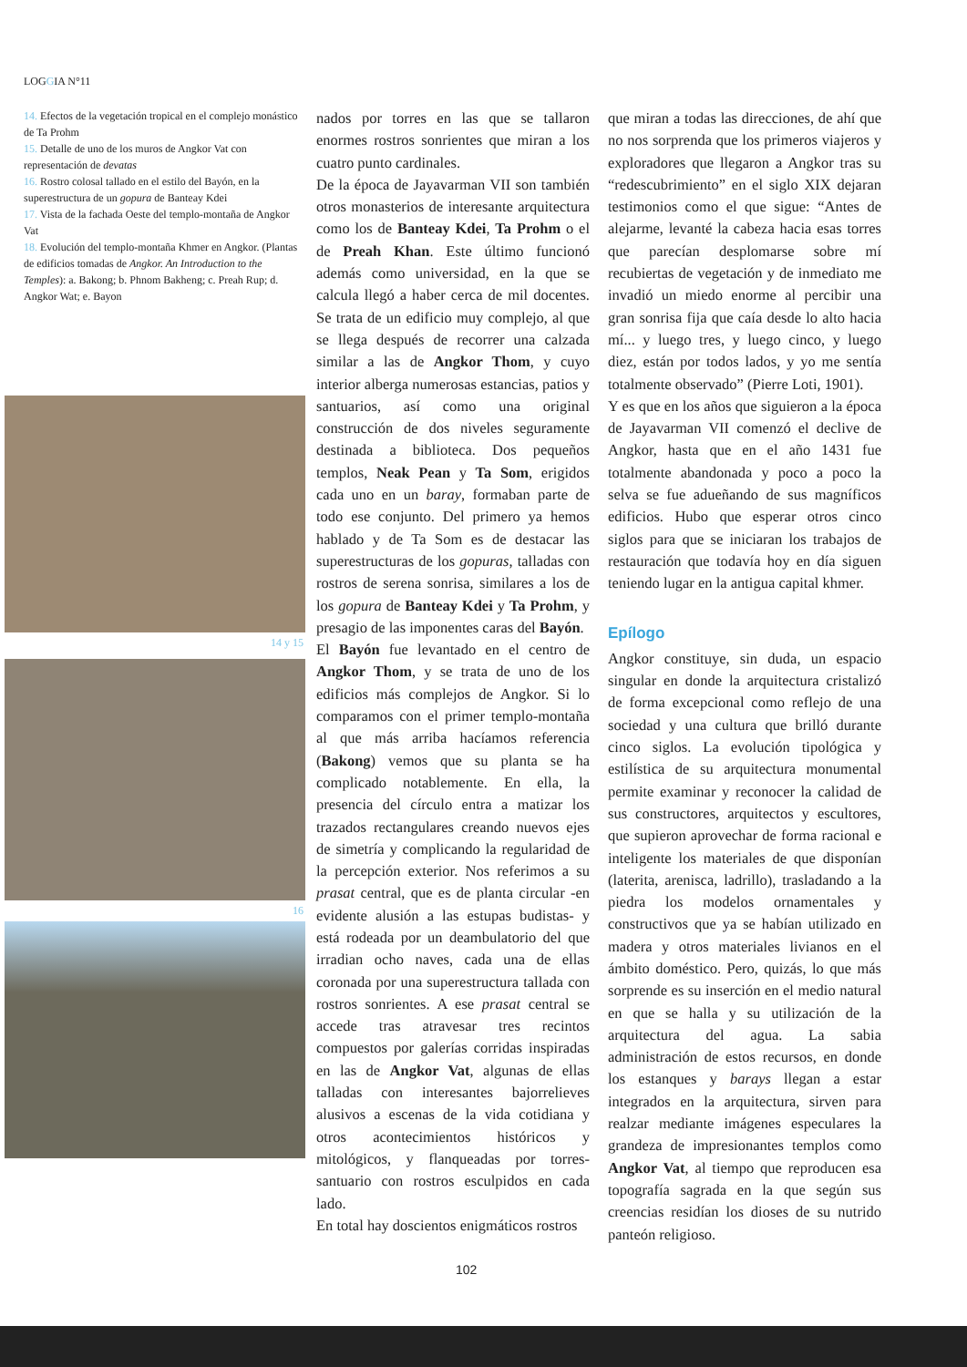LOGGIA N°11
14. Efectos de la vegetación tropical en el complejo monástico de Ta Prohm
15. Detalle de uno de los muros de Angkor Vat con representación de devatas
16. Rostro colosal tallado en el estilo del Bayón, en la superestructura de un gopura de Banteay Kdei
17. Vista de la fachada Oeste del templo-montaña de Angkor Vat
18. Evolución del templo-montaña Khmer en Angkor. (Plantas de edificios tomadas de Angkor. An Introduction to the Temples): a. Bakong; b. Phnom Bakheng; c. Preah Rup; d. Angkor Wat; e. Bayon
14 y 15
16
nados por torres en las que se tallaron enormes rostros sonrientes que miran a los cuatro punto cardinales.
De la época de Jayavarman VII son también otros monasterios de interesante arquitectura como los de Banteay Kdei, Ta Prohm o el de Preah Khan. Este último funcionó además como universidad, en la que se calcula llegó a haber cerca de mil docentes. Se trata de un edificio muy complejo, al que se llega después de recorrer una calzada similar a las de Angkor Thom, y cuyo interior alberga numerosas estancias, patios y santuarios, así como una original construcción de dos niveles seguramente destinada a biblioteca. Dos pequeños templos, Neak Pean y Ta Som, erigidos cada uno en un baray, formaban parte de todo ese conjunto. Del primero ya hemos hablado y de Ta Som es de destacar las superestructuras de los gopuras, talladas con rostros de serena sonrisa, similares a los de los gopura de Banteay Kdei y Ta Prohm, y presagio de las imponentes caras del Bayón.
El Bayón fue levantado en el centro de Angkor Thom, y se trata de uno de los edificios más complejos de Angkor. Si lo comparamos con el primer templo-montaña al que más arriba hacíamos referencia (Bakong) vemos que su planta se ha complicado notablemente. En ella, la presencia del círculo entra a matizar los trazados rectangulares creando nuevos ejes de simetría y complicando la regularidad de la percepción exterior. Nos referimos a su prasat central, que es de planta circular -en evidente alusión a las estupas budistas- y está rodeada por un deambulatorio del que irradian ocho naves, cada una de ellas coronada por una superestructura tallada con rostros sonrientes. A ese prasat central se accede tras atravesar tres recintos compuestos por galerías corridas inspiradas en las de Angkor Vat, algunas de ellas talladas con interesantes bajorrelieves alusivos a escenas de la vida cotidiana y otros acontecimientos históricos y mitológicos, y flanqueadas por torres-santuario con rostros esculpidos en cada lado.
En total hay doscientos enigmáticos rostros
que miran a todas las direcciones, de ahí que no nos sorprenda que los primeros viajeros y exploradores que llegaron a Angkor tras su “redescubrimiento” en el siglo XIX dejaran testimonios como el que sigue: “Antes de alejarme, levanté la cabeza hacia esas torres que parecían desplomarse sobre mí recubiertas de vegetación y de inmediato me invadió un miedo enorme al percibir una gran sonrisa fija que caía desde lo alto hacia mí... y luego tres, y luego cinco, y luego diez, están por todos lados, y yo me sentía totalmente observado” (Pierre Loti, 1901).
Y es que en los años que siguieron a la época de Jayavarman VII comenzó el declive de Angkor, hasta que en el año 1431 fue totalmente abandonada y poco a poco la selva se fue adueñando de sus magníficos edificios. Hubo que esperar otros cinco siglos para que se iniciaran los trabajos de restauración que todavía hoy en día siguen teniendo lugar en la antigua capital khmer.
Epílogo
Angkor constituye, sin duda, un espacio singular en donde la arquitectura cristalizó de forma excepcional como reflejo de una sociedad y una cultura que brilló durante cinco siglos. La evolución tipológica y estilística de su arquitectura monumental permite examinar y reconocer la calidad de sus constructores, arquitectos y escultores, que supieron aprovechar de forma racional e inteligente los materiales de que disponían (laterita, arenisca, ladrillo), trasladando a la piedra los modelos ornamentales y constructivos que ya se habían utilizado en madera y otros materiales livianos en el ámbito doméstico. Pero, quizás, lo que más sorprende es su inserción en el medio natural en que se halla y su utilización de la arquitectura del agua. La sabia administración de estos recursos, en donde los estanques y barays llegan a estar integrados en la arquitectura, sirven para realzar mediante imágenes especulares la grandeza de impresionantes templos como Angkor Vat, al tiempo que reproducen esa topografía sagrada en la que según sus creencias residían los dioses de su nutrido panteón religioso.
102